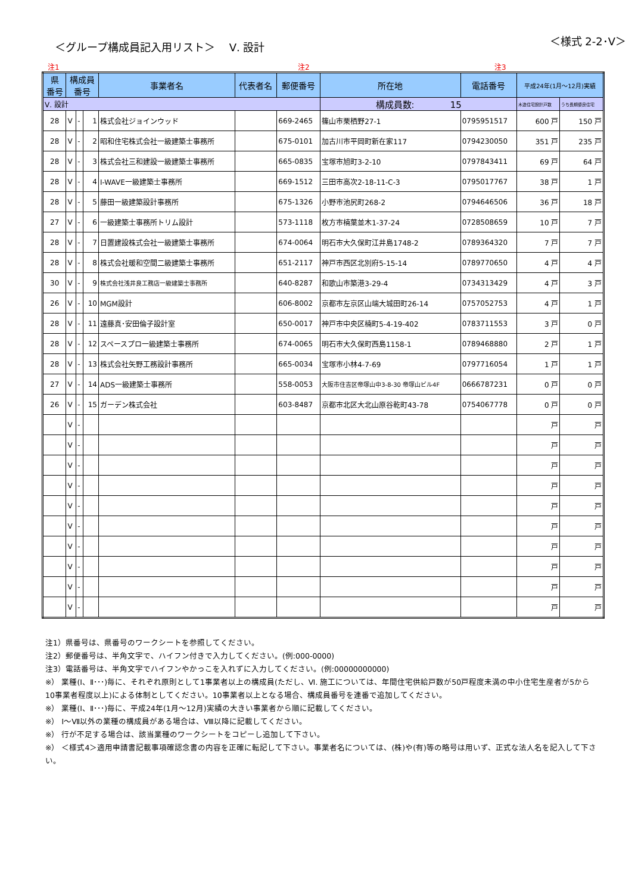＜グループ構成員記入用リスト＞　 Ⅴ. 設計
＜様式 2-2･Ⅴ＞
注1 注2 注3
| 県 番号 | 構成員 番号 | | | 事業者名 | 代表者名 | 郵便番号 | 所在地 | 電話番号 | 平成24年(1月～12月)実績 | |
| --- | --- | --- | --- | --- | --- | --- | --- | --- | --- | --- |
| Ⅴ. 設計 | | | | | | | 構成員数: 15 | | 木造住宅設計戸数 | うち長期優良住宅 |
| 28 | Ⅴ | - | 1 | 株式会社ジョインウッド | | 669-2465 | 篠山市栗栖野27-1 | 0795951517 | 600 戸 | 150 戸 |
| 28 | Ⅴ | - | 2 | 昭和住宅株式会社一級建築士事務所 | | 675-0101 | 加古川市平岡町新在家117 | 0794230050 | 351 戸 | 235 戸 |
| 28 | Ⅴ | - | 3 | 株式会社三和建設一級建築士事務所 | | 665-0835 | 宝塚市旭町3-2-10 | 0797843411 | 69 戸 | 64 戸 |
| 28 | Ⅴ | - | 4 | I-WAVE一級建築士事務所 | | 669-1512 | 三田市高次2-18-11-C-3 | 0795017767 | 38 戸 | 1 戸 |
| 28 | Ⅴ | - | 5 | 藤田一級建築設計事務所 | | 675-1326 | 小野市池尻町268-2 | 0794646506 | 36 戸 | 18 戸 |
| 27 | Ⅴ | - | 6 | 一級建築士事務所トリム設計 | | 573-1118 | 枚方市楠葉並木1-37-24 | 0728508659 | 10 戸 | 7 戸 |
| 28 | Ⅴ | - | 7 | 日置建設株式会社一級建築士事務所 | | 674-0064 | 明石市大久保町江井島1748-2 | 0789364320 | 7 戸 | 7 戸 |
| 28 | Ⅴ | - | 8 | 株式会社暖和空間二級建築士事務所 | | 651-2117 | 神戸市西区北別府5-15-14 | 0789770650 | 4 戸 | 4 戸 |
| 30 | Ⅴ | - | 9 | 株式会社浅井良工務店一級建築士事務所 | | 640-8287 | 和歌山市築港3-29-4 | 0734313429 | 4 戸 | 3 戸 |
| 26 | Ⅴ | - | 10 | MGM設計 | | 606-8002 | 京都市左京区山端大城田町26-14 | 0757052753 | 4 戸 | 1 戸 |
| 28 | Ⅴ | - | 11 | 遠藤真･安田倫子設計室 | | 650-0017 | 神戸市中央区楠町5-4-19-402 | 0783711553 | 3 戸 | 0 戸 |
| 28 | Ⅴ | - | 12 | スペースプロ一級建築士事務所 | | 674-0065 | 明石市大久保町西島1158-1 | 0789468880 | 2 戸 | 1 戸 |
| 28 | Ⅴ | - | 13 | 株式会社矢野工務設計事務所 | | 665-0034 | 宝塚市小林4-7-69 | 0797716054 | 1 戸 | 1 戸 |
| 27 | Ⅴ | - | 14 | ADS一級建築士事務所 | | 558-0053 | 大阪市住吉区帝塚山中3-8-30 帝塚山ビル4F | 0666787231 | 0 戸 | 0 戸 |
| 26 | Ⅴ | - | 15 | ガーデン株式会社 | | 603-8487 | 京都市北区大北山原谷乾町43-78 | 0754067778 | 0 戸 | 0 戸 |
| | Ⅴ | - | | | | | | | 戸 | 戸 |
| | Ⅴ | - | | | | | | | 戸 | 戸 |
| | Ⅴ | - | | | | | | | 戸 | 戸 |
| | Ⅴ | - | | | | | | | 戸 | 戸 |
| | Ⅴ | - | | | | | | | 戸 | 戸 |
| | Ⅴ | - | | | | | | | 戸 | 戸 |
| | Ⅴ | - | | | | | | | 戸 | 戸 |
| | Ⅴ | - | | | | | | | 戸 | 戸 |
| | Ⅴ | - | | | | | | | 戸 | 戸 |
| | Ⅴ | - | | | | | | | 戸 | 戸 |
注1）県番号は、県番号のワークシートを参照してください。
注2）郵便番号は、半角文字で、ハイフン付きで入力してください。(例:000-0000)
注3）電話番号は、半角文字でハイフンやかっこを入れずに入力してください。(例:00000000000)
※） 業種(Ⅰ、Ⅱ･･･)毎に、それぞれ原則として1事業者以上の構成員(ただし、Ⅵ. 施工については、年間住宅供給戸数が50戸程度未満の中小住宅生産者が5から10事業者程度以上)による体制としてください。10事業者以上となる場合、構成員番号を連番で追加してください。
※） 業種(Ⅰ、Ⅱ･･･)毎に、平成24年(1月～12月)実績の大きい事業者から順に記載してください。
※） Ⅰ～Ⅶ以外の業種の構成員がある場合は、Ⅷ以降に記載してください。
※） 行が不足する場合は、該当業種のワークシートをコピーし追加して下さい。
※） ＜様式4＞適用申請書記載事項確認念書の内容を正確に転記して下さい。事業者名については、(株)や(有)等の略号は用いず、正式な法人名を記入して下さい。